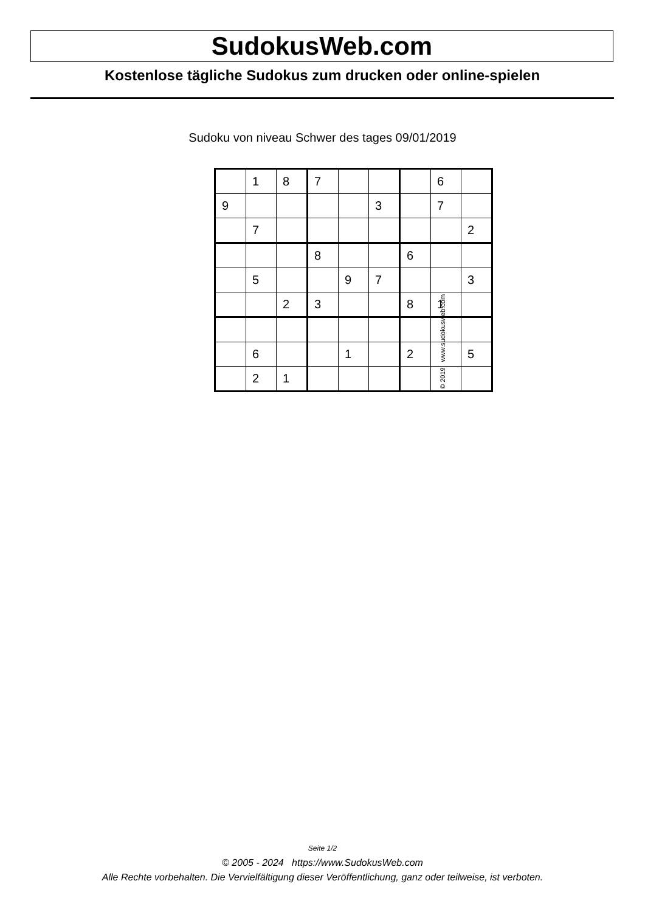SudokusWeb.com
Kostenlose tägliche Sudokus zum drucken oder online-spielen
Sudoku von niveau Schwer des tages 09/01/2019
| | 1 | 8 | 7 | | | | 6 | |
| 9 | | | | | 3 | | 7 | |
| | 7 | | | | | | | 2 |
| | | | 8 | | | 6 | | |
| | 5 | | | 9 | 7 | | | 3 |
| | | 2 | 3 | | | 8 | 1 | |
| | 6 | | | 1 | | 2 | | 5 |
| | 2 | 1 | | | | | | |
© 2019 www.sudokusweb.com
Seite 1/2
© 2005 - 2024 https://www.SudokusWeb.com
Alle Rechte vorbehalten. Die Vervielfältigung dieser Veröffentlichung, ganz oder teilweise, ist verboten.